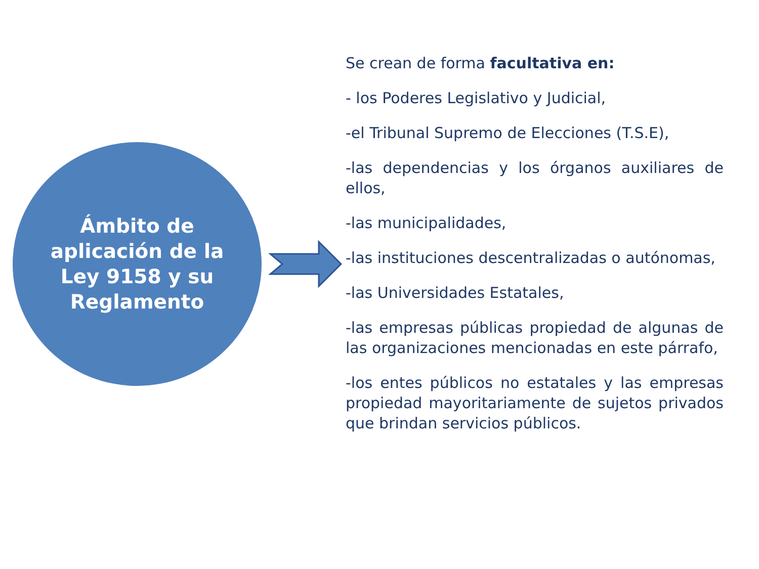Ámbito de
aplicación de la
Ley 9158 y su
Reglamento
Se crean de forma facultativa en:
- los Poderes Legislativo y Judicial,
-el Tribunal Supremo de Elecciones (T.S.E),
-las dependencias y los órganos auxiliares de ellos,
-las municipalidades,
-las instituciones descentralizadas o autónomas,
-las Universidades Estatales,
-las empresas públicas propiedad de algunas de las organizaciones mencionadas en este párrafo,
-los entes públicos no estatales y las empresas propiedad mayoritariamente de sujetos privados que brindan servicios públicos.